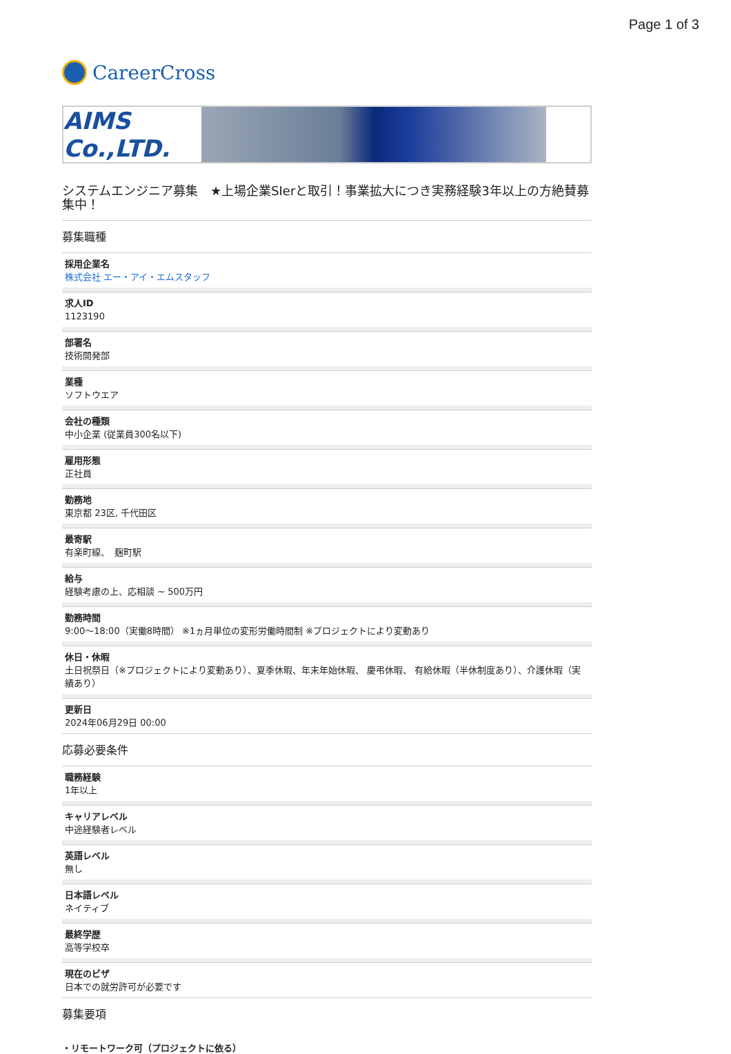Page 1 of 3
CareerCross
AIMS Co.,LTD.
システムエンジニア募集　★上場企業SIerと取引！事業拡大につき実務経験3年以上の方絶賛募集中！
募集職種
採用企業名
株式会社 エー・アイ・エムスタッフ
求人ID
1123190
部署名
技術開発部
業種
ソフトウエア
会社の種類
中小企業 (従業員300名以下)
雇用形態
正社員
勤務地
東京都 23区, 千代田区
最寄駅
有楽町線、　麹町駅
給与
経験考慮の上、応相談 ~ 500万円
勤務時間
9:00～18:00（実働8時間） ※1ヵ月単位の変形労働時間制 ※プロジェクトにより変動あり
休日・休暇
土日祝祭日（※プロジェクトにより変動あり）、夏季休暇、年末年始休暇、 慶弔休暇、 有給休暇（半休制度あり）、介護休暇（実績あり）
更新日
2024年06月29日 00:00
応募必要条件
職務経験
1年以上
キャリアレベル
中途経験者レベル
英語レベル
無し
日本語レベル
ネイティブ
最終学歴
高等学校卒
現在のビザ
日本での就労許可が必要です
募集要項
・リモートワーク可（プロジェクトに依る）